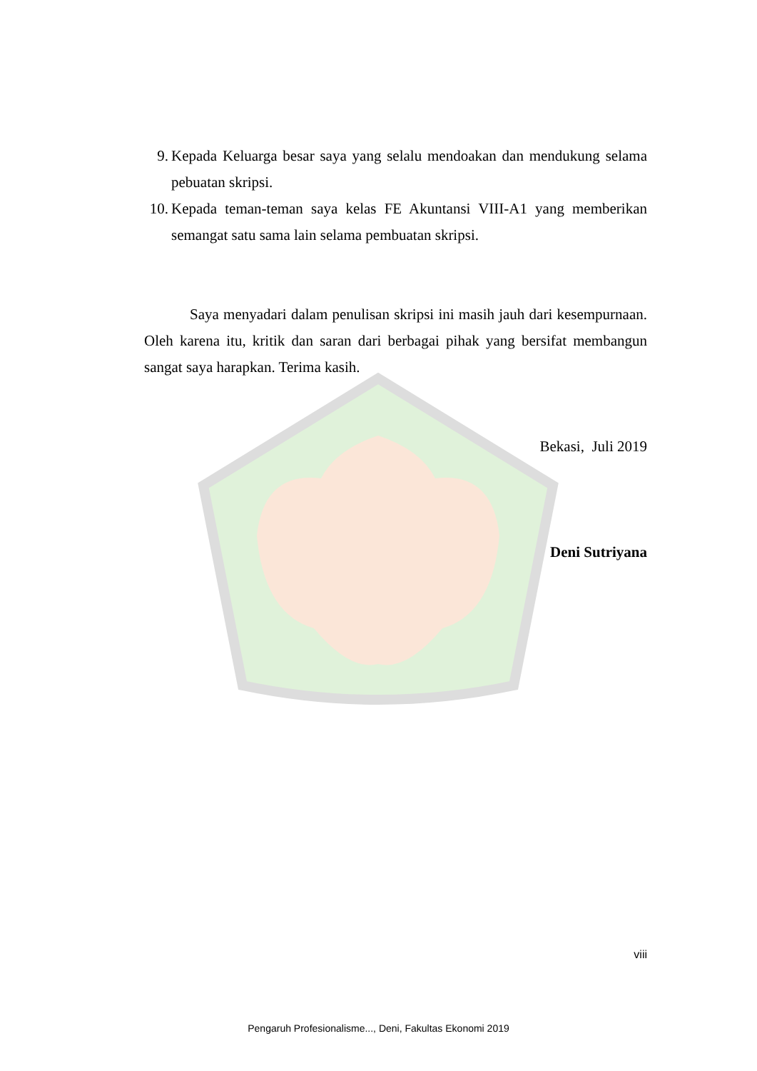9. Kepada Keluarga besar saya yang selalu mendoakan dan mendukung selama pebuatan skripsi.
10. Kepada teman-teman saya kelas FE Akuntansi VIII-A1 yang memberikan semangat satu sama lain selama pembuatan skripsi.
Saya menyadari dalam penulisan skripsi ini masih jauh dari kesempurnaan. Oleh karena itu, kritik dan saran dari berbagai pihak yang bersifat membangun sangat saya harapkan. Terima kasih.
Bekasi, Juli 2019
Deni Sutriyana
viii
Pengaruh Profesionalisme..., Deni, Fakultas Ekonomi 2019